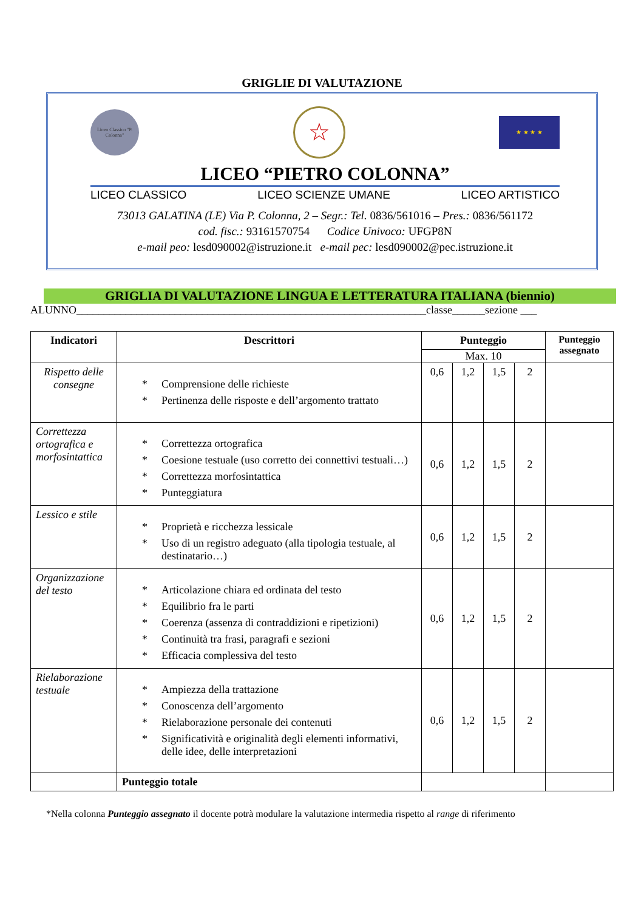GRIGLIE DI VALUTAZIONE
Liceo Classico "P. Colonna"
☆
★ ★ ★ ★
LICEO “PIETRO COLONNA”
LICEO CLASSICO LICEO SCIENZE UMANE LICEO ARTISTICO
73013 GALATINA (LE) Via P. Colonna, 2 – Segr.: Tel. 0836/561016 – Pres.: 0836/561172
cod. fisc.: 93161570754 Codice Univoco: UFGP8N
e-mail peo: lesd090002@istruzione.it e-mail pec: lesd090002@pec.istruzione.it
GRIGLIA DI VALUTAZIONE LINGUA E LETTERATURA ITALIANA (biennio)
ALUNNO________________________________________________________________classe______sezione ___
| Indicatori | Descrittori | Punteggio | | | | Punteggio assegnato |
| --- | --- | --- | --- | --- | --- | --- |
| | | Max. 10 | | | | |
| Rispetto delle consegne | * Comprensione delle richieste * Pertinenza delle risposte e dell’argomento trattato | 0,6 | 1,2 | 1,5 | 2 | |
| Correttezza ortografica e morfosintattica | * Correttezza ortografica * Coesione testuale (uso corretto dei connettivi testuali…) * Correttezza morfosintattica * Punteggiatura | 0,6 | 1,2 | 1,5 | 2 | |
| Lessico e stile | * Proprietà e ricchezza lessicale * Uso di un registro adeguato (alla tipologia testuale, al destinatario…) | 0,6 | 1,2 | 1,5 | 2 | |
| Organizzazione del testo | * Articolazione chiara ed ordinata del testo * Equilibrio fra le parti * Coerenza (assenza di contraddizioni e ripetizioni) * Continuità tra frasi, paragrafi e sezioni * Efficacia complessiva del testo | 0,6 | 1,2 | 1,5 | 2 | |
| Rielaborazione testuale | * Ampiezza della trattazione * Conoscenza dell’argomento * Rielaborazione personale dei contenuti * Significatività e originalità degli elementi informativi, delle idee, delle interpretazioni | 0,6 | 1,2 | 1,5 | 2 | |
| | Punteggio totale | | | | | |
*Nella colonna Punteggio assegnato il docente potrà modulare la valutazione intermedia rispetto al range di riferimento